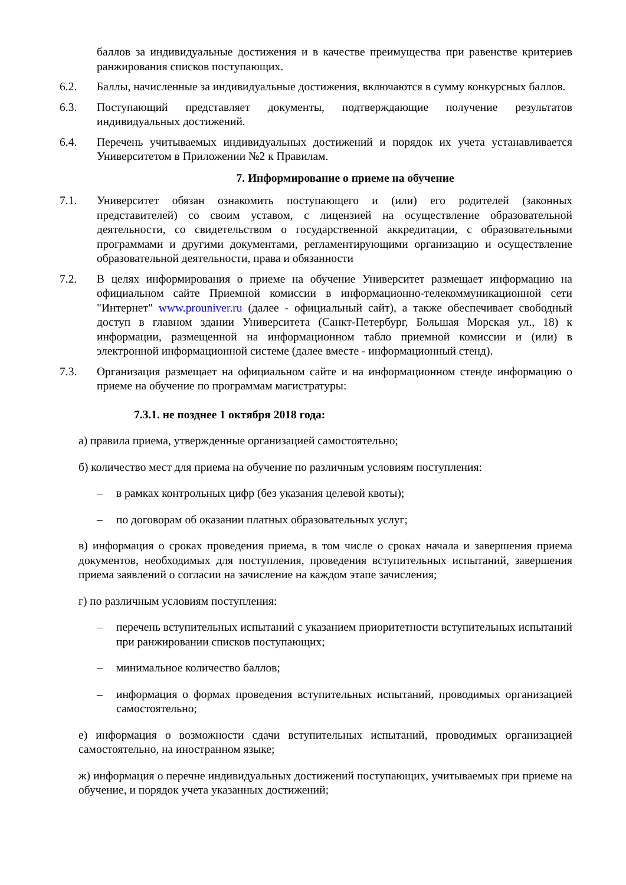баллов за индивидуальные достижения и в качестве преимущества при равенстве критериев ранжирования списков поступающих.
6.2. Баллы, начисленные за индивидуальные достижения, включаются в сумму конкурсных баллов.
6.3. Поступающий представляет документы, подтверждающие получение результатов индивидуальных достижений.
6.4. Перечень учитываемых индивидуальных достижений и порядок их учета устанавливается Университетом в Приложении №2 к Правилам.
7. Информирование о приеме на обучение
7.1. Университет обязан ознакомить поступающего и (или) его родителей (законных представителей) со своим уставом, с лицензией на осуществление образовательной деятельности, со свидетельством о государственной аккредитации, с образовательными программами и другими документами, регламентирующими организацию и осуществление образовательной деятельности, права и обязанности
7.2. В целях информирования о приеме на обучение Университет размещает информацию на официальном сайте Приемной комиссии в информационно-телекоммуникационной сети "Интернет" www.prouniver.ru (далее - официальный сайт), а также обеспечивает свободный доступ в главном здании Университета (Санкт-Петербург, Большая Морская ул., 18) к информации, размещенной на информационном табло приемной комиссии и (или) в электронной информационной системе (далее вместе - информационный стенд).
7.3. Организация размещает на официальном сайте и на информационном стенде информацию о приеме на обучение по программам магистратуры:
7.3.1. не позднее 1 октября 2018 года:
а) правила приема, утвержденные организацией самостоятельно;
б) количество мест для приема на обучение по различным условиям поступления:
– в рамках контрольных цифр (без указания целевой квоты);
– по договорам об оказании платных образовательных услуг;
в) информация о сроках проведения приема, в том числе о сроках начала и завершения приема документов, необходимых для поступления, проведения вступительных испытаний, завершения приема заявлений о согласии на зачисление на каждом этапе зачисления;
г) по различным условиям поступления:
– перечень вступительных испытаний с указанием приоритетности вступительных испытаний при ранжировании списков поступающих;
– минимальное количество баллов;
– информация о формах проведения вступительных испытаний, проводимых организацией самостоятельно;
е) информация о возможности сдачи вступительных испытаний, проводимых организацией самостоятельно, на иностранном языке;
ж) информация о перечне индивидуальных достижений поступающих, учитываемых при приеме на обучение, и порядок учета указанных достижений;